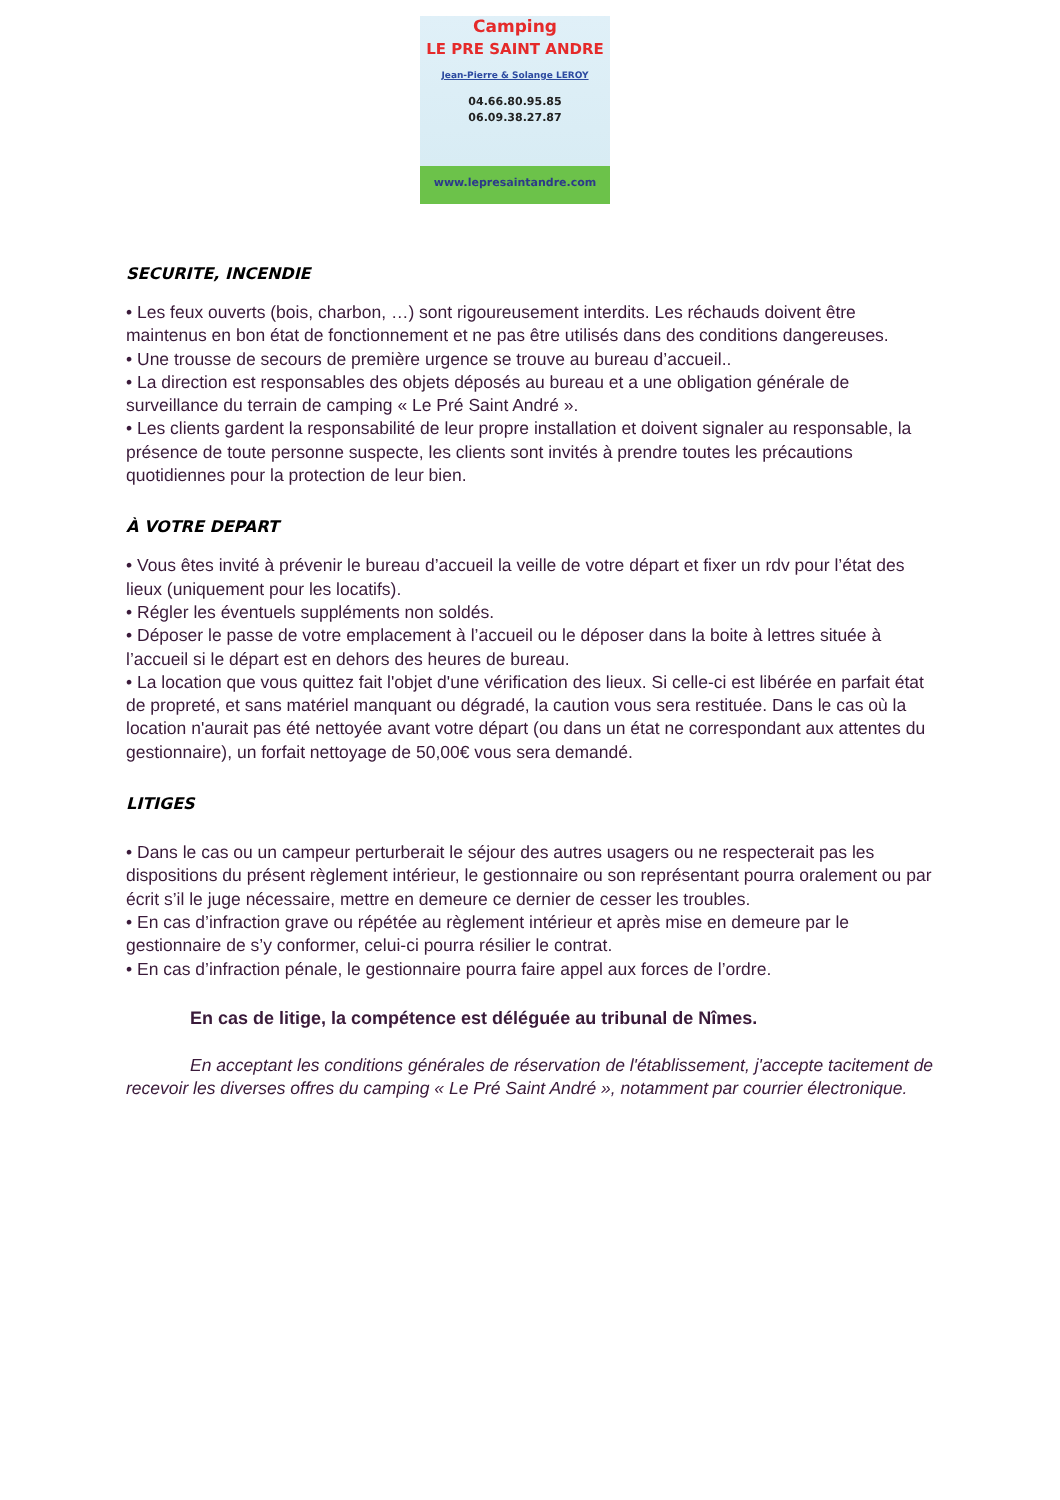Camping
LE PRE SAINT ANDRE
Jean-Pierre & Solange LEROY
04.66.80.95.85
06.09.38.27.87
www.lepresaintandre.com
SECURITE, INCENDIE
• Les feux ouverts (bois, charbon, …) sont rigoureusement interdits. Les réchauds doivent être maintenus en bon état de fonctionnement et ne pas être utilisés dans des conditions dangereuses.
• Une trousse de secours de première urgence se trouve au bureau d’accueil..
• La direction est responsables des objets déposés au bureau et a une obligation générale de surveillance du terrain de camping « Le Pré Saint André ».
• Les clients gardent la responsabilité de leur propre installation et doivent signaler au responsable, la présence de toute personne suspecte, les clients sont invités à prendre toutes les précautions quotidiennes pour la protection de leur bien.
À VOTRE DEPART
• Vous êtes invité à prévenir le bureau d’accueil la veille de votre départ et fixer un rdv pour l’état des lieux (uniquement pour les locatifs).
• Régler les éventuels suppléments non soldés.
• Déposer le passe de votre emplacement à l’accueil ou le déposer dans la boite à lettres située à l’accueil si le départ est en dehors des heures de bureau.
• La location que vous quittez fait l'objet d'une vérification des lieux. Si celle-ci est libérée en parfait état de propreté, et sans matériel manquant ou dégradé, la caution vous sera restituée. Dans le cas où la location n'aurait pas été nettoyée avant votre départ (ou dans un état ne correspondant aux attentes du gestionnaire), un forfait nettoyage de 50,00€ vous sera demandé.
LITIGES
• Dans le cas ou un campeur perturberait le séjour des autres usagers ou ne respecterait pas les dispositions du présent règlement intérieur, le gestionnaire ou son représentant pourra oralement ou par écrit s’il le juge nécessaire, mettre en demeure ce dernier de cesser les troubles.
• En cas d’infraction grave ou répétée au règlement intérieur et après mise en demeure par le gestionnaire de s’y conformer, celui-ci pourra résilier le contrat.
• En cas d’infraction pénale, le gestionnaire pourra faire appel aux forces de l’ordre.
En cas de litige, la compétence est déléguée au tribunal de Nîmes.
En acceptant les conditions générales de réservation de l'établissement, j'accepte tacitement de recevoir les diverses offres du camping « Le Pré Saint André », notamment par courrier électronique.